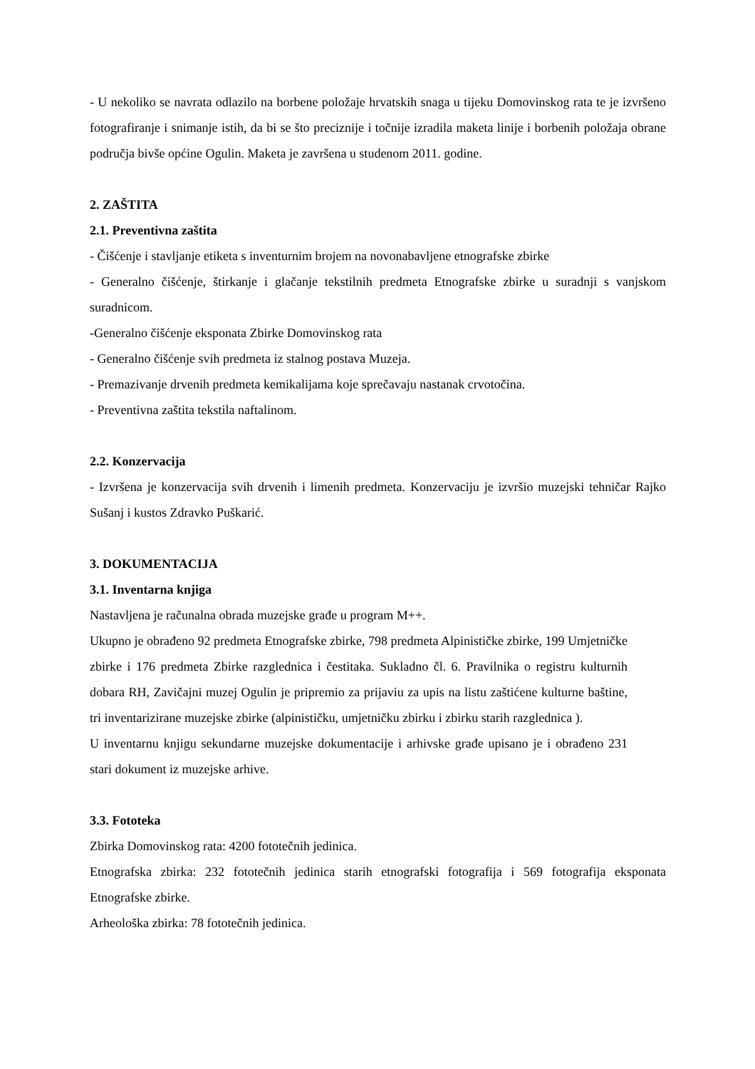- U nekoliko se navrata odlazilo na borbene položaje hrvatskih snaga u tijeku Domovinskog rata te je izvršeno fotografiranje i snimanje istih, da bi se što preciznije i točnije izradila maketa linije i borbenih položaja obrane područja bivše općine Ogulin. Maketa je završena u studenom 2011. godine.
2. ZAŠTITA
2.1. Preventivna zaštita
- Čišćenje i stavljanje etiketa s inventurnim brojem na novonabavljene etnografske zbirke
- Generalno čišćenje, štirkanje i glačanje tekstilnih predmeta Etnografske zbirke u suradnji s vanjskom suradnicom.
-Generalno čišćenje eksponata Zbirke Domovinskog rata
- Generalno čišćenje svih predmeta iz stalnog postava Muzeja.
- Premazivanje drvenih predmeta kemikalijama koje sprečavaju nastanak crvotočina.
- Preventivna zaštita tekstila naftalinom.
2.2. Konzervacija
- Izvršena je konzervacija svih drvenih i limenih predmeta. Konzervaciju je izvršio muzejski tehničar Rajko Sušanj i kustos Zdravko Puškarić.
3. DOKUMENTACIJA
3.1. Inventarna knjiga
Nastavljena je računalna obrada muzejske građe u program M++.
Ukupno je obrađeno 92 predmeta Etnografske zbirke, 798 predmeta Alpinističke zbirke, 199 Umjetničke zbirke i 176 predmeta Zbirke razglednica i čestitaka. Sukladno čl. 6. Pravilnika o registru kulturnih dobara RH, Zavičajni muzej Ogulin je pripremio za prijaviu za upis na listu zaštićene kulturne baštine, tri inventarizirane muzejske zbirke (alpinističku, umjetničku zbirku i zbirku starih razglednica ).
U inventarnu knjigu sekundarne muzejske dokumentacije i arhivske građe upisano je i obrađeno 231 stari dokument iz muzejske arhive.
3.3. Fototeka
Zbirka Domovinskog rata: 4200 fototečnih jedinica.
Etnografska zbirka: 232 fototečnih jedinica starih etnografski fotografija i 569 fotografija eksponata Etnografske zbirke.
Arheološka zbirka: 78 fototečnih jedinica.